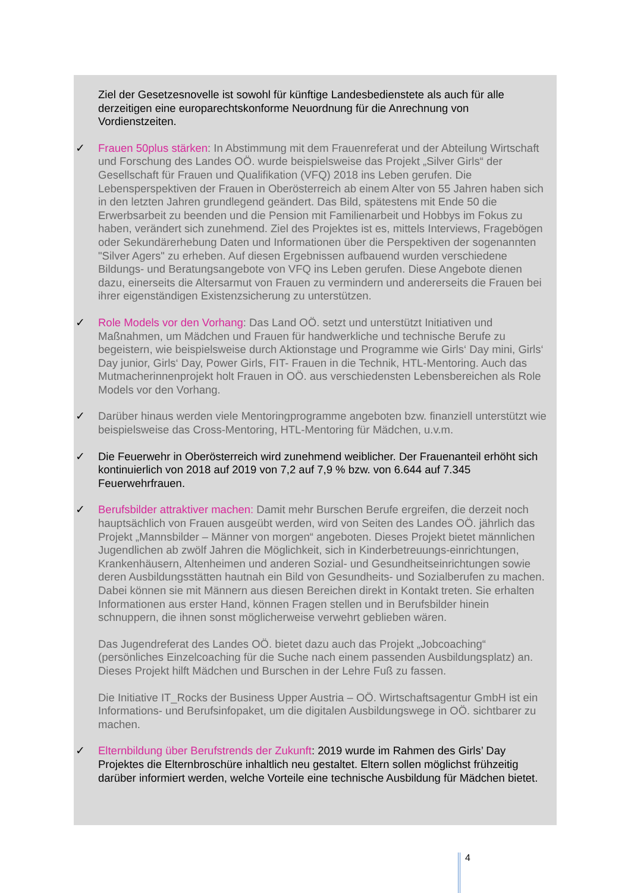Ziel der Gesetzesnovelle ist sowohl für künftige Landesbedienstete als auch für alle derzeitigen eine europarechtskonforme Neuordnung für die Anrechnung von Vordienstzeiten.
✓
Frauen 50plus stärken: In Abstimmung mit dem Frauenreferat und der Abteilung Wirtschaft und Forschung des Landes OÖ. wurde beispielsweise das Projekt „Silver Girls“ der Gesellschaft für Frauen und Qualifikation (VFQ) 2018 ins Leben gerufen. Die Lebensperspektiven der Frauen in Oberösterreich ab einem Alter von 55 Jahren haben sich in den letzten Jahren grundlegend geändert. Das Bild, spätestens mit Ende 50 die Erwerbsarbeit zu beenden und die Pension mit Familienarbeit und Hobbys im Fokus zu haben, verändert sich zunehmend. Ziel des Projektes ist es, mittels Interviews, Fragebögen oder Sekundärerhebung Daten und Informationen über die Perspektiven der sogenannten "Silver Agers" zu erheben. Auf diesen Ergebnissen aufbauend wurden verschiedene Bildungs- und Beratungsangebote von VFQ ins Leben gerufen. Diese Angebote dienen dazu, einerseits die Altersarmut von Frauen zu vermindern und andererseits die Frauen bei ihrer eigenständigen Existenzsicherung zu unterstützen.
✓
Role Models vor den Vorhang: Das Land OÖ. setzt und unterstützt Initiativen und Maßnahmen, um Mädchen und Frauen für handwerkliche und technische Berufe zu begeistern, wie beispielsweise durch Aktionstage und Programme wie Girls‘ Day mini, Girls‘ Day junior, Girls‘ Day, Power Girls, FIT- Frauen in die Technik, HTL-Mentoring. Auch das Mutmacherinnenprojekt holt Frauen in OÖ. aus verschiedensten Lebensbereichen als Role Models vor den Vorhang.
✓
Darüber hinaus werden viele Mentoringprogramme angeboten bzw. finanziell unterstützt wie beispielsweise das Cross-Mentoring, HTL-Mentoring für Mädchen, u.v.m.
✓
Die Feuerwehr in Oberösterreich wird zunehmend weiblicher. Der Frauenanteil erhöht sich kontinuierlich von 2018 auf 2019 von 7,2 auf 7,9 % bzw. von 6.644 auf 7.345 Feuerwehrfrauen.
✓
Berufsbilder attraktiver machen: Damit mehr Burschen Berufe ergreifen, die derzeit noch hauptsächlich von Frauen ausgeübt werden, wird von Seiten des Landes OÖ. jährlich das Projekt „Mannsbilder – Männer von morgen“ angeboten. Dieses Projekt bietet männlichen Jugendlichen ab zwölf Jahren die Möglichkeit, sich in Kinderbetreuungs-einrichtungen, Krankenhäusern, Altenheimen und anderen Sozial- und Gesundheitseinrichtungen sowie deren Ausbildungsstätten hautnah ein Bild von Gesundheits- und Sozialberufen zu machen. Dabei können sie mit Männern aus diesen Bereichen direkt in Kontakt treten. Sie erhalten Informationen aus erster Hand, können Fragen stellen und in Berufsbilder hinein schnuppern, die ihnen sonst möglicherweise verwehrt geblieben wären.
Das Jugendreferat des Landes OÖ. bietet dazu auch das Projekt „Jobcoaching“ (persönliches Einzelcoaching für die Suche nach einem passenden Ausbildungsplatz) an. Dieses Projekt hilft Mädchen und Burschen in der Lehre Fuß zu fassen.
Die Initiative IT_Rocks der Business Upper Austria – OÖ. Wirtschaftsagentur GmbH ist ein Informations- und Berufsinfopaket, um die digitalen Ausbildungswege in OÖ. sichtbarer zu machen.
✓
Elternbildung über Berufstrends der Zukunft: 2019 wurde im Rahmen des Girls’ Day Projektes die Elternbroschüre inhaltlich neu gestaltet. Eltern sollen möglichst frühzeitig darüber informiert werden, welche Vorteile eine technische Ausbildung für Mädchen bietet.
4